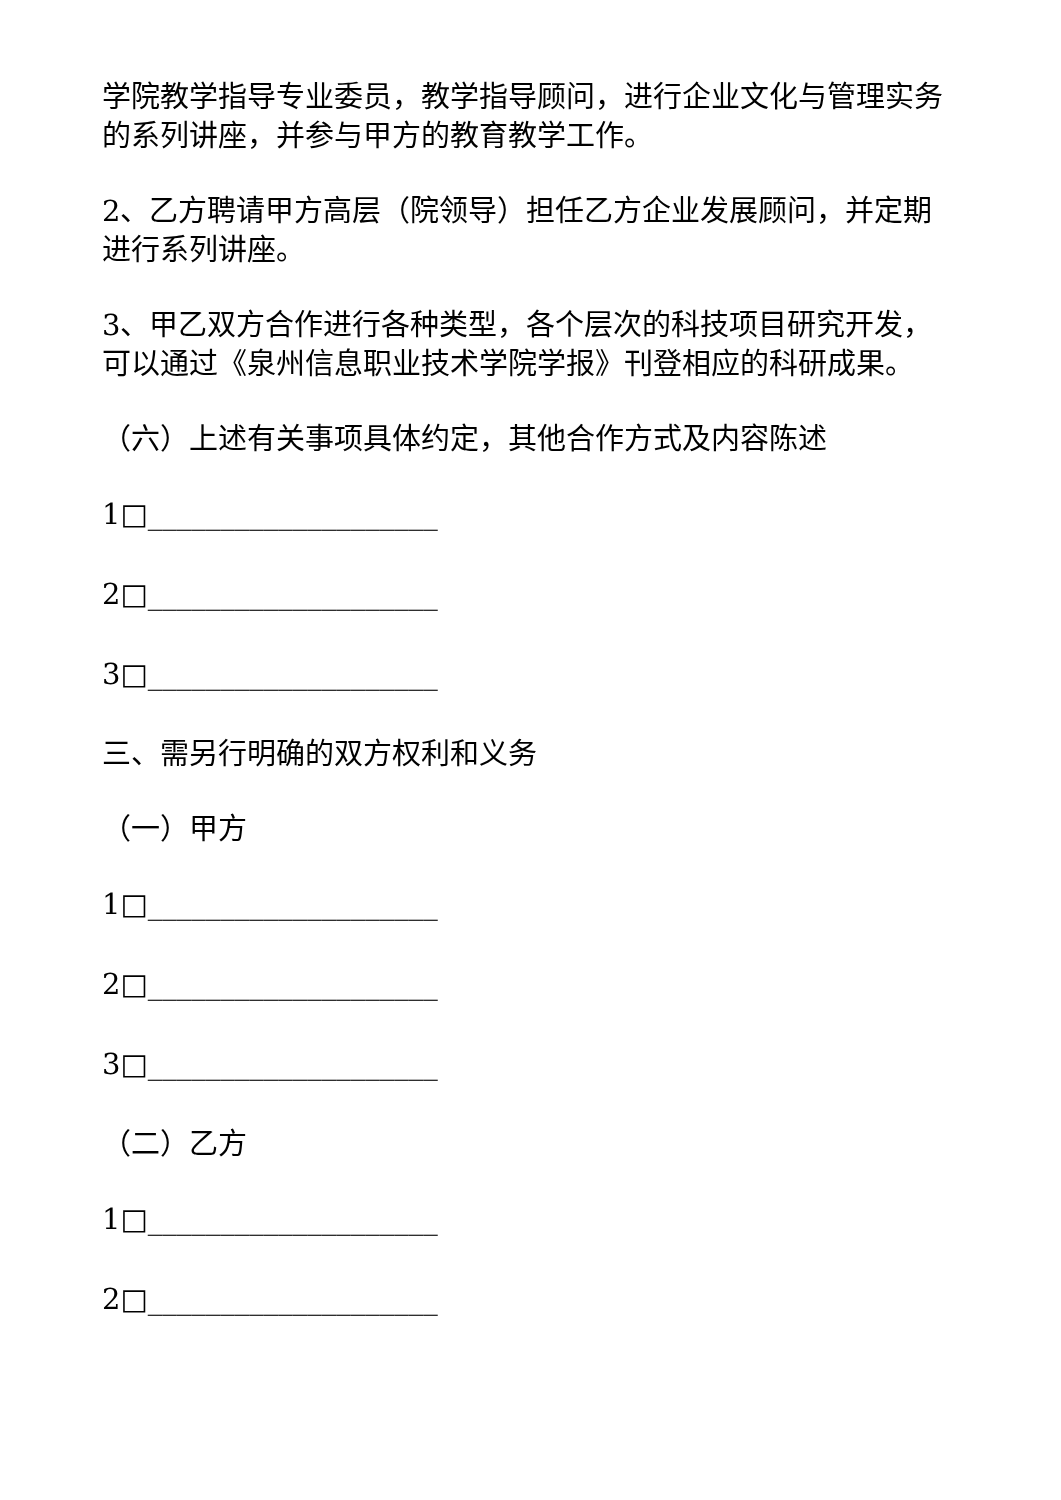学院教学指导专业委员，教学指导顾问，进行企业文化与管理实务的系列讲座，并参与甲方的教育教学工作。
2、乙方聘请甲方高层（院领导）担任乙方企业发展顾问，并定期进行系列讲座。
3、甲乙双方合作进行各种类型，各个层次的科技项目研究开发，可以通过《泉州信息职业技术学院学报》刊登相应的科研成果。
（六）上述有关事项具体约定，其他合作方式及内容陈述
1□____________________
2□____________________
3□____________________
三、需另行明确的双方权利和义务
（一）甲方
1□____________________
2□____________________
3□____________________
（二）乙方
1□____________________
2□____________________